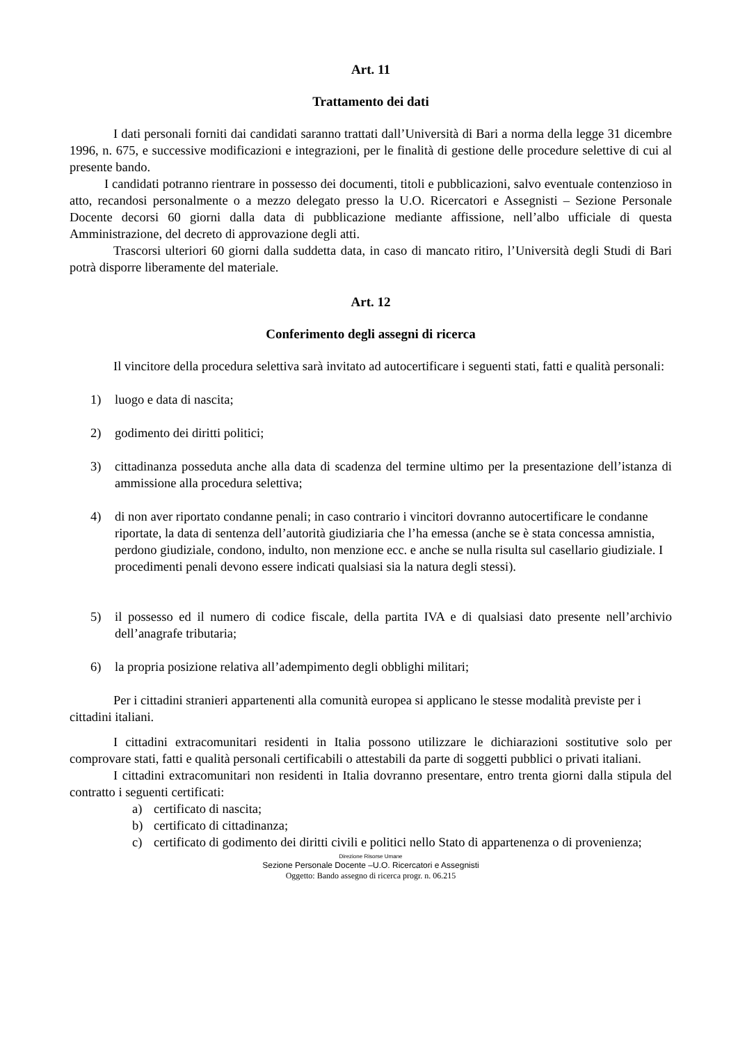Art. 11
Trattamento dei dati
I dati personali forniti dai candidati saranno trattati dall’Università di Bari a norma della legge 31 dicembre 1996, n. 675, e successive modificazioni e integrazioni, per le finalità di gestione delle procedure selettive di cui al presente bando.
I candidati potranno rientrare in possesso dei documenti, titoli e pubblicazioni, salvo eventuale contenzioso in atto, recandosi personalmente o a mezzo delegato presso la U.O. Ricercatori e Assegnisti – Sezione Personale Docente decorsi 60 giorni dalla data di pubblicazione mediante affissione, nell’albo ufficiale di questa Amministrazione, del decreto di approvazione degli atti.
Trascorsi ulteriori 60 giorni dalla suddetta data, in caso di mancato ritiro, l’Università degli Studi di Bari potrà disporre liberamente del materiale.
Art. 12
Conferimento degli assegni di ricerca
Il vincitore della procedura selettiva sarà invitato ad autocertificare i seguenti stati, fatti e qualità personali:
1) luogo e data di nascita;
2) godimento dei diritti politici;
3) cittadinanza posseduta anche alla data di scadenza del termine ultimo per la presentazione dell’istanza di ammissione alla procedura selettiva;
4) di non aver riportato condanne penali; in caso contrario i vincitori dovranno autocertificare le condanne riportate, la data di sentenza dell’autorità giudiziaria che l’ha emessa (anche se è stata concessa amnistia, perdono giudiziale, condono, indulto, non menzione ecc. e anche se nulla risulta sul casellario giudiziale. I procedimenti penali devono essere indicati qualsiasi sia la natura degli stessi).
5) il possesso ed il numero di codice fiscale, della partita IVA e di qualsiasi dato presente nell’archivio dell’anagrafe tributaria;
6) la propria posizione relativa all’adempimento degli obblighi militari;
Per i cittadini stranieri appartenenti alla comunità europea si applicano le stesse modalità previste per i cittadini italiani.
I cittadini extracomunitari residenti in Italia possono utilizzare le dichiarazioni sostitutive solo per comprovare stati, fatti e qualità personali certificabili o attestabili da parte di soggetti pubblici o privati italiani.
I cittadini extracomunitari non residenti in Italia dovranno presentare, entro trenta giorni dalla stipula del contratto i seguenti certificati:
a) certificato di nascita;
b) certificato di cittadinanza;
c) certificato di godimento dei diritti civili e politici nello Stato di appartenenza o di provenienza;
Direzione Risorse Umane
Sezione Personale Docente –U.O. Ricercatori e Assegnisti
Oggetto: Bando assegno di ricerca progr. n. 06.215